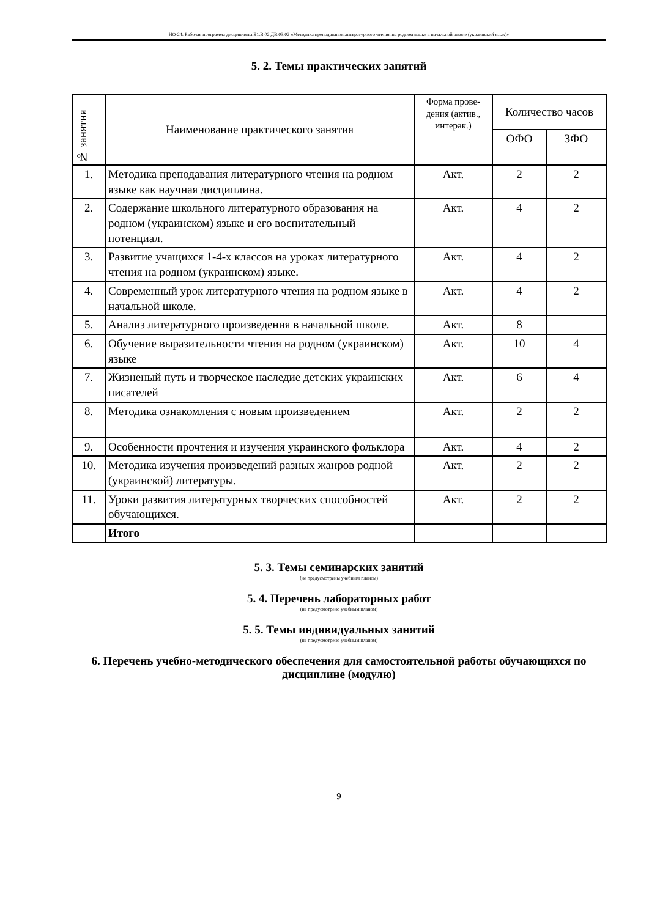НО-24: Рабочая программа дисциплины Б1.В.02.ДВ.03.02 «Методика преподавания литературного чтения на родном языке в начальной школе (украинский язык)»
5. 2. Темы практических занятий
| № занятия | Наименование практического занятия | Форма прове-дения (актив., интерак.) | Количество часов | |
| --- | --- | --- | --- | --- |
| | | | ОФО | ЗФО |
| 1. | Методика преподавания литературного чтения на родном языке как научная дисциплина. | Акт. | 2 | 2 |
| 2. | Содержание школьного литературного образования на родном (украинском) языке и его воспитательный потенциал. | Акт. | 4 | 2 |
| 3. | Развитие учащихся 1-4-х классов на уроках литературного чтения на родном (украинском) языке. | Акт. | 4 | 2 |
| 4. | Современный урок литературного чтения на родном языке в начальной школе. | Акт. | 4 | 2 |
| 5. | Анализ литературного произведения в начальной школе. | Акт. | 8 | |
| 6. | Обучение выразительности чтения на родном (украинском) языке | Акт. | 10 | 4 |
| 7. | Жизненый путь и творческое наследие детских украинских писателей | Акт. | 6 | 4 |
| 8. | Методика ознакомления с новым произведением | Акт. | 2 | 2 |
| 9. | Особенности прочтения и изучения украинского фольклора | Акт. | 4 | 2 |
| 10. | Методика изучения произведений разных жанров родной (украинской) литературы. | Акт. | 2 | 2 |
| 11. | Уроки развития литературных творческих способностей обучающихся. | Акт. | 2 | 2 |
| | Итого | | | |
5. 3. Темы семинарских занятий
(не предусмотрены учебным планом)
5. 4. Перечень лабораторных работ
(не предусмотрено учебным планом)
5. 5. Темы индивидуальных занятий
(не предусмотрено учебным планом)
6. Перечень учебно-методического обеспечения для самостоятельной работы обучающихся по дисциплине (модулю)
9